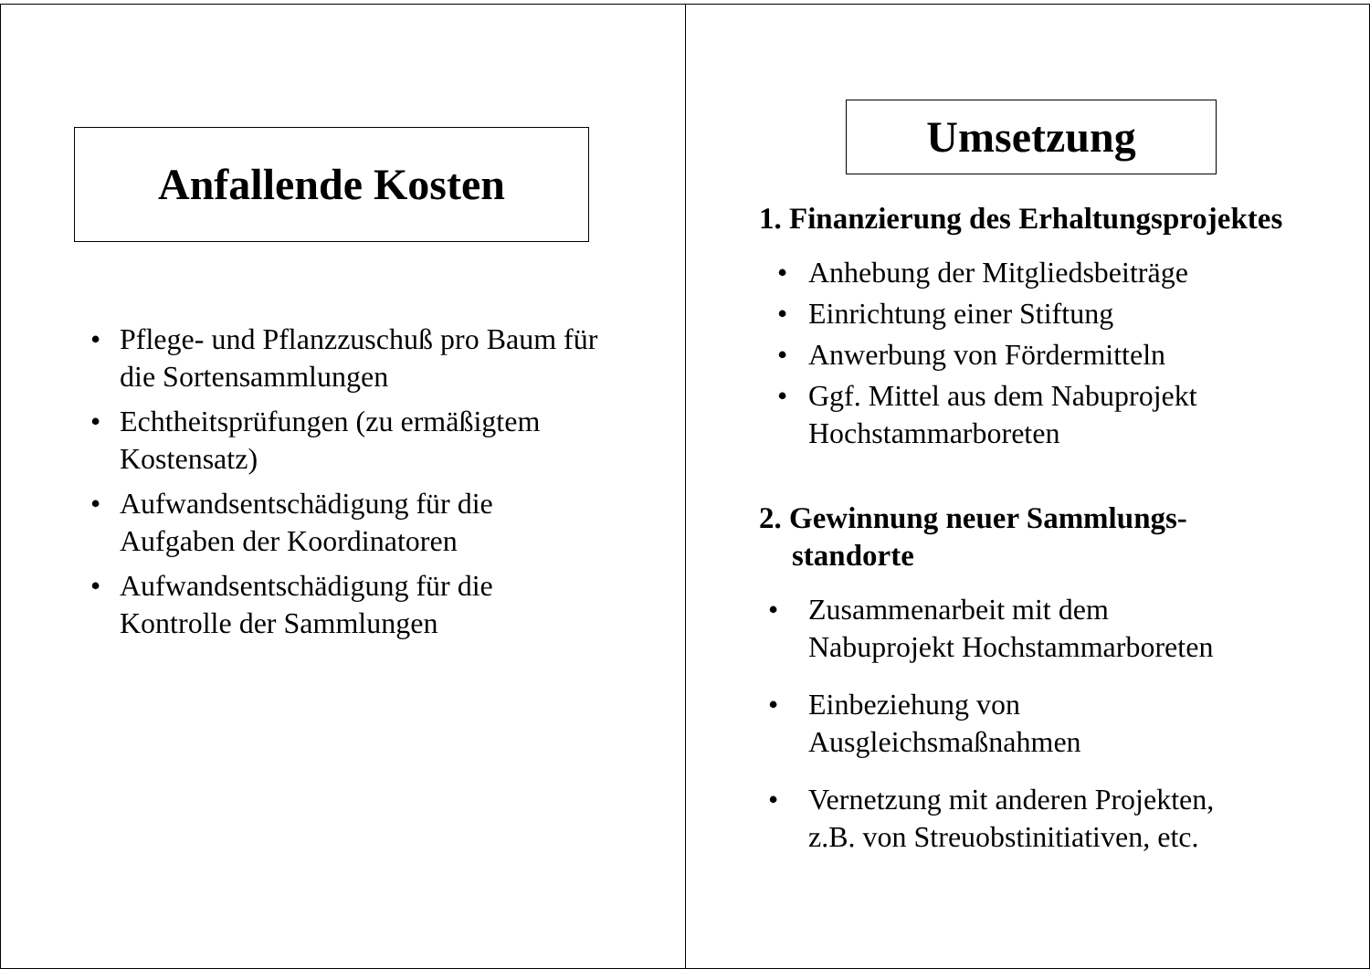Anfallende Kosten
• Pflege- und Pflanzzuschuß pro Baum für die Sortensammlungen
• Echtheitsprüfungen (zu ermäßigtem Kostensatz)
• Aufwandsentschädigung für die Aufgaben der Koordinatoren
• Aufwandsentschädigung für die Kontrolle der Sammlungen
Umsetzung
1. Finanzierung des Erhaltungsprojektes
• Anhebung der Mitgliedsbeiträge
• Einrichtung einer Stiftung
• Anwerbung von Fördermitteln
• Ggf. Mittel aus dem Nabuprojekt Hochstammarboreten
2. Gewinnung neuer Sammlungs-standorte
• Zusammenarbeit mit dem Nabuprojekt Hochstammarboreten
• Einbeziehung von Ausgleichsmaßnahmen
• Vernetzung mit anderen Projekten, z.B. von Streuobstinitiativen, etc.